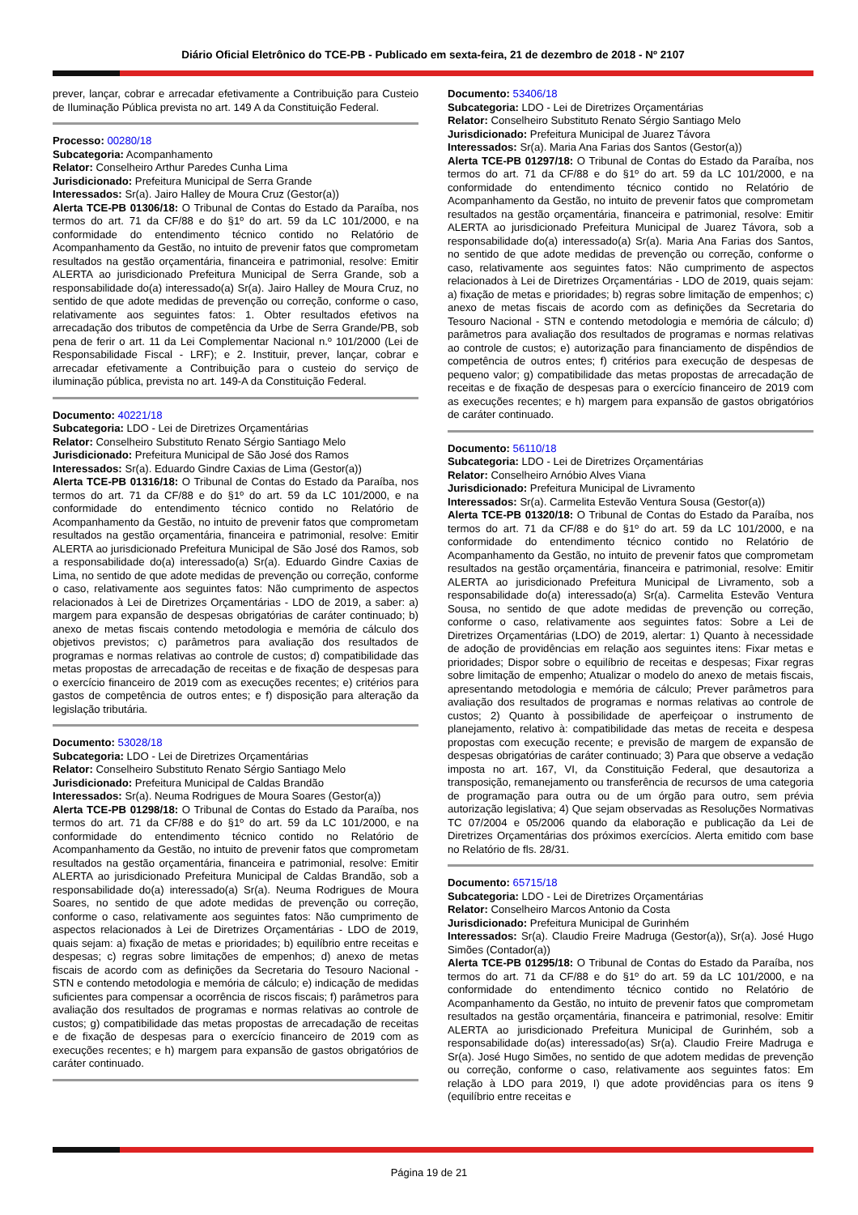Diário Oficial Eletrônico do TCE-PB - Publicado em sexta-feira, 21 de dezembro de 2018 - Nº 2107
prever, lançar, cobrar e arrecadar efetivamente a Contribuição para Custeio de Iluminação Pública prevista no art. 149 A da Constituição Federal.
Processo: 00280/18
Subcategoria: Acompanhamento
Relator: Conselheiro Arthur Paredes Cunha Lima
Jurisdicionado: Prefeitura Municipal de Serra Grande
Interessados: Sr(a). Jairo Halley de Moura Cruz (Gestor(a))
Alerta TCE-PB 01306/18: O Tribunal de Contas do Estado da Paraíba, nos termos do art. 71 da CF/88 e do §1º do art. 59 da LC 101/2000, e na conformidade do entendimento técnico contido no Relatório de Acompanhamento da Gestão, no intuito de prevenir fatos que comprometam resultados na gestão orçamentária, financeira e patrimonial, resolve: Emitir ALERTA ao jurisdicionado Prefeitura Municipal de Serra Grande, sob a responsabilidade do(a) interessado(a) Sr(a). Jairo Halley de Moura Cruz, no sentido de que adote medidas de prevenção ou correção, conforme o caso, relativamente aos seguintes fatos: 1. Obter resultados efetivos na arrecadação dos tributos de competência da Urbe de Serra Grande/PB, sob pena de ferir o art. 11 da Lei Complementar Nacional n.º 101/2000 (Lei de Responsabilidade Fiscal - LRF); e 2. Instituir, prever, lançar, cobrar e arrecadar efetivamente a Contribuição para o custeio do serviço de iluminação pública, prevista no art. 149-A da Constituição Federal.
Documento: 40221/18
Subcategoria: LDO - Lei de Diretrizes Orçamentárias
Relator: Conselheiro Substituto Renato Sérgio Santiago Melo
Jurisdicionado: Prefeitura Municipal de São José dos Ramos
Interessados: Sr(a). Eduardo Gindre Caxias de Lima (Gestor(a))
Alerta TCE-PB 01316/18: O Tribunal de Contas do Estado da Paraíba, nos termos do art. 71 da CF/88 e do §1º do art. 59 da LC 101/2000, e na conformidade do entendimento técnico contido no Relatório de Acompanhamento da Gestão, no intuito de prevenir fatos que comprometam resultados na gestão orçamentária, financeira e patrimonial, resolve: Emitir ALERTA ao jurisdicionado Prefeitura Municipal de São José dos Ramos, sob a responsabilidade do(a) interessado(a) Sr(a). Eduardo Gindre Caxias de Lima, no sentido de que adote medidas de prevenção ou correção, conforme o caso, relativamente aos seguintes fatos: Não cumprimento de aspectos relacionados à Lei de Diretrizes Orçamentárias - LDO de 2019, a saber: a) margem para expansão de despesas obrigatórias de caráter continuado; b) anexo de metas fiscais contendo metodologia e memória de cálculo dos objetivos previstos; c) parâmetros para avaliação dos resultados de programas e normas relativas ao controle de custos; d) compatibilidade das metas propostas de arrecadação de receitas e de fixação de despesas para o exercício financeiro de 2019 com as execuções recentes; e) critérios para gastos de competência de outros entes; e f) disposição para alteração da legislação tributária.
Documento: 53028/18
Subcategoria: LDO - Lei de Diretrizes Orçamentárias
Relator: Conselheiro Substituto Renato Sérgio Santiago Melo
Jurisdicionado: Prefeitura Municipal de Caldas Brandão
Interessados: Sr(a). Neuma Rodrigues de Moura Soares (Gestor(a))
Alerta TCE-PB 01298/18: O Tribunal de Contas do Estado da Paraíba, nos termos do art. 71 da CF/88 e do §1º do art. 59 da LC 101/2000, e na conformidade do entendimento técnico contido no Relatório de Acompanhamento da Gestão, no intuito de prevenir fatos que comprometam resultados na gestão orçamentária, financeira e patrimonial, resolve: Emitir ALERTA ao jurisdicionado Prefeitura Municipal de Caldas Brandão, sob a responsabilidade do(a) interessado(a) Sr(a). Neuma Rodrigues de Moura Soares, no sentido de que adote medidas de prevenção ou correção, conforme o caso, relativamente aos seguintes fatos: Não cumprimento de aspectos relacionados à Lei de Diretrizes Orçamentárias - LDO de 2019, quais sejam: a) fixação de metas e prioridades; b) equilíbrio entre receitas e despesas; c) regras sobre limitações de empenhos; d) anexo de metas fiscais de acordo com as definições da Secretaria do Tesouro Nacional - STN e contendo metodologia e memória de cálculo; e) indicação de medidas suficientes para compensar a ocorrência de riscos fiscais; f) parâmetros para avaliação dos resultados de programas e normas relativas ao controle de custos; g) compatibilidade das metas propostas de arrecadação de receitas e de fixação de despesas para o exercício financeiro de 2019 com as execuções recentes; e h) margem para expansão de gastos obrigatórios de caráter continuado.
Documento: 53406/18
Subcategoria: LDO - Lei de Diretrizes Orçamentárias
Relator: Conselheiro Substituto Renato Sérgio Santiago Melo
Jurisdicionado: Prefeitura Municipal de Juarez Távora
Interessados: Sr(a). Maria Ana Farias dos Santos (Gestor(a))
Alerta TCE-PB 01297/18: O Tribunal de Contas do Estado da Paraíba, nos termos do art. 71 da CF/88 e do §1º do art. 59 da LC 101/2000, e na conformidade do entendimento técnico contido no Relatório de Acompanhamento da Gestão, no intuito de prevenir fatos que comprometam resultados na gestão orçamentária, financeira e patrimonial, resolve: Emitir ALERTA ao jurisdicionado Prefeitura Municipal de Juarez Távora, sob a responsabilidade do(a) interessado(a) Sr(a). Maria Ana Farias dos Santos, no sentido de que adote medidas de prevenção ou correção, conforme o caso, relativamente aos seguintes fatos: Não cumprimento de aspectos relacionados à Lei de Diretrizes Orçamentárias - LDO de 2019, quais sejam: a) fixação de metas e prioridades; b) regras sobre limitação de empenhos; c) anexo de metas fiscais de acordo com as definições da Secretaria do Tesouro Nacional - STN e contendo metodologia e memória de cálculo; d) parâmetros para avaliação dos resultados de programas e normas relativas ao controle de custos; e) autorização para financiamento de dispêndios de competência de outros entes; f) critérios para execução de despesas de pequeno valor; g) compatibilidade das metas propostas de arrecadação de receitas e de fixação de despesas para o exercício financeiro de 2019 com as execuções recentes; e h) margem para expansão de gastos obrigatórios de caráter continuado.
Documento: 56110/18
Subcategoria: LDO - Lei de Diretrizes Orçamentárias
Relator: Conselheiro Arnóbio Alves Viana
Jurisdicionado: Prefeitura Municipal de Livramento
Interessados: Sr(a). Carmelita Estevão Ventura Sousa (Gestor(a))
Alerta TCE-PB 01320/18: O Tribunal de Contas do Estado da Paraíba, nos termos do art. 71 da CF/88 e do §1º do art. 59 da LC 101/2000, e na conformidade do entendimento técnico contido no Relatório de Acompanhamento da Gestão, no intuito de prevenir fatos que comprometam resultados na gestão orçamentária, financeira e patrimonial, resolve: Emitir ALERTA ao jurisdicionado Prefeitura Municipal de Livramento, sob a responsabilidade do(a) interessado(a) Sr(a). Carmelita Estevão Ventura Sousa, no sentido de que adote medidas de prevenção ou correção, conforme o caso, relativamente aos seguintes fatos: Sobre a Lei de Diretrizes Orçamentárias (LDO) de 2019, alertar: 1) Quanto à necessidade de adoção de providências em relação aos seguintes itens: Fixar metas e prioridades; Dispor sobre o equilíbrio de receitas e despesas; Fixar regras sobre limitação de empenho; Atualizar o modelo do anexo de metais fiscais, apresentando metodologia e memória de cálculo; Prever parâmetros para avaliação dos resultados de programas e normas relativas ao controle de custos; 2) Quanto à possibilidade de aperfeiçoar o instrumento de planejamento, relativo à: compatibilidade das metas de receita e despesa propostas com execução recente; e previsão de margem de expansão de despesas obrigatórias de caráter continuado; 3) Para que observe a vedação imposta no art. 167, VI, da Constituição Federal, que desautoriza a transposição, remanejamento ou transferência de recursos de uma categoria de programação para outra ou de um órgão para outro, sem prévia autorização legislativa; 4) Que sejam observadas as Resoluções Normativas TC 07/2004 e 05/2006 quando da elaboração e publicação da Lei de Diretrizes Orçamentárias dos próximos exercícios. Alerta emitido com base no Relatório de fls. 28/31.
Documento: 65715/18
Subcategoria: LDO - Lei de Diretrizes Orçamentárias
Relator: Conselheiro Marcos Antonio da Costa
Jurisdicionado: Prefeitura Municipal de Gurinhém
Interessados: Sr(a). Claudio Freire Madruga (Gestor(a)), Sr(a). José Hugo Simões (Contador(a))
Alerta TCE-PB 01295/18: O Tribunal de Contas do Estado da Paraíba, nos termos do art. 71 da CF/88 e do §1º do art. 59 da LC 101/2000, e na conformidade do entendimento técnico contido no Relatório de Acompanhamento da Gestão, no intuito de prevenir fatos que comprometam resultados na gestão orçamentária, financeira e patrimonial, resolve: Emitir ALERTA ao jurisdicionado Prefeitura Municipal de Gurinhém, sob a responsabilidade do(as) interessado(as) Sr(a). Claudio Freire Madruga e Sr(a). José Hugo Simões, no sentido de que adotem medidas de prevenção ou correção, conforme o caso, relativamente aos seguintes fatos: Em relação à LDO para 2019, I) que adote providências para os itens 9 (equilíbrio entre receitas e
Página 19 de 21